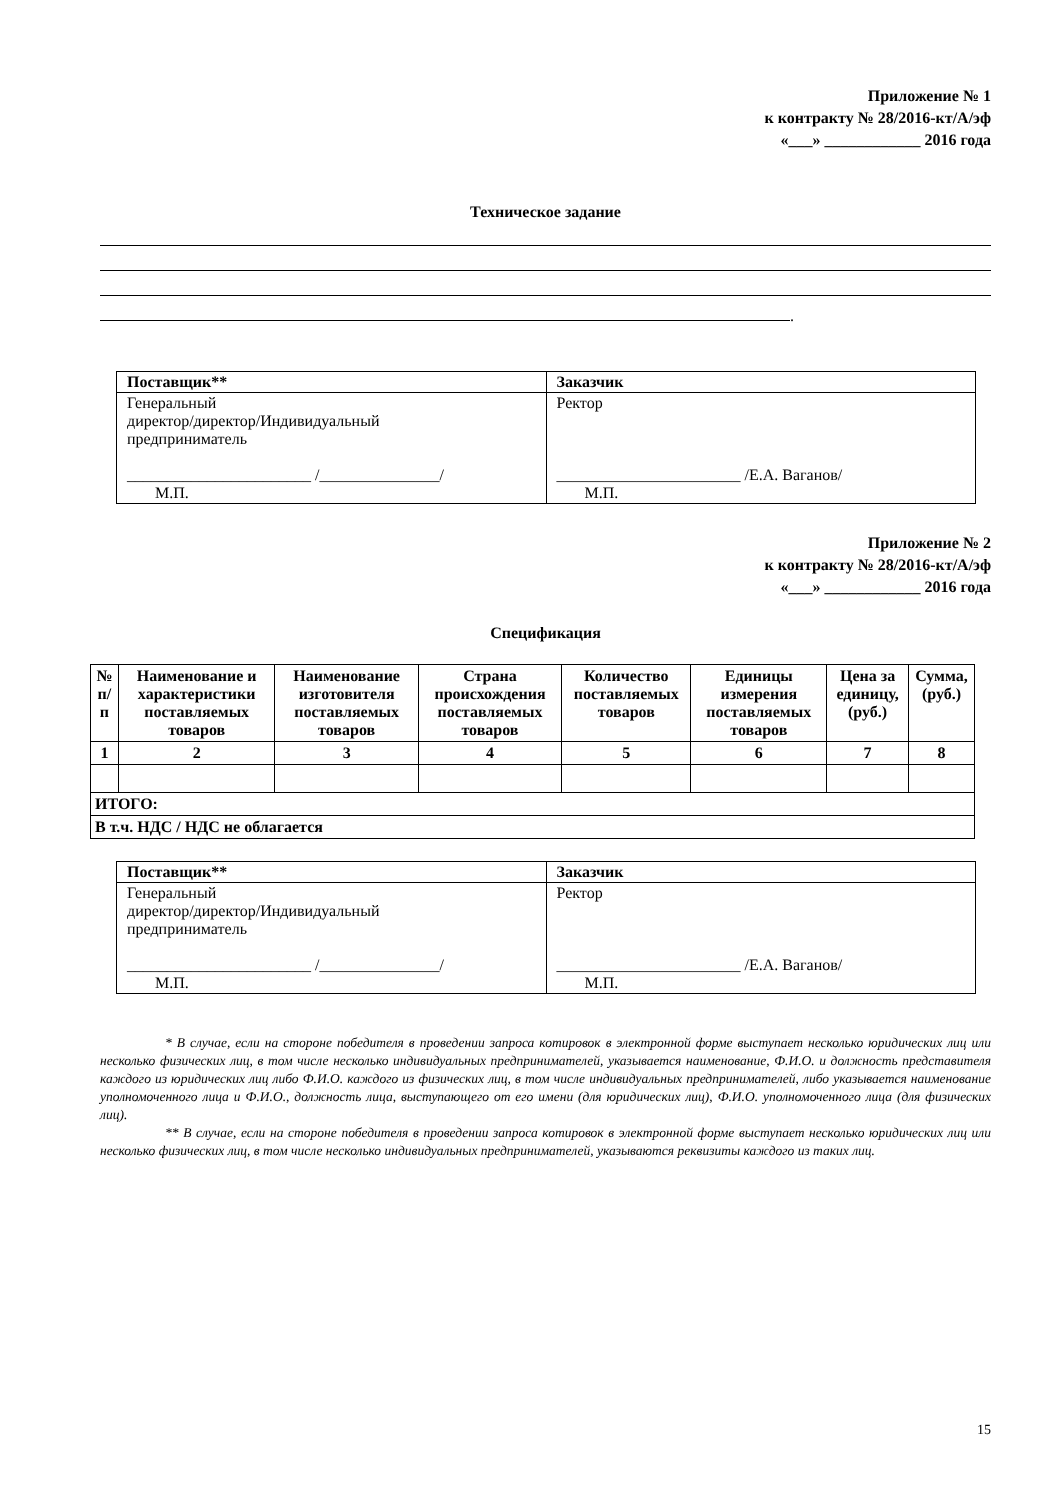Приложение № 1
к контракту № 28/2016-кт/А/эф
«___» ____________ 2016 года
Техническое задание
.
| Поставщик** | Заказчик |
| --- | --- |
| Генеральный директор/директор/Индивидуальный предприниматель _______________________ /_______________/ М.П. | Ректор _______________________ /Е.А. Ваганов/ М.П. |
Приложение № 2
к контракту № 28/2016-кт/А/эф
«___» ____________ 2016 года
Спецификация
| № п/п | Наименование и характеристики поставляемых товаров | Наименование изготовителя поставляемых товаров | Страна происхождения поставляемых товаров | Количество поставляемых товаров | Единицы измерения поставляемых товаров | Цена за единицу, (руб.) | Сумма, (руб.) |
| --- | --- | --- | --- | --- | --- | --- | --- |
| 1 | 2 | 3 | 4 | 5 | 6 | 7 | 8 |
| ИТОГО: | | | | | | | |
| В т.ч. НДС / НДС не облагается | | | | | | | |
| Поставщик** | Заказчик |
| --- | --- |
| Генеральный директор/директор/Индивидуальный предприниматель _______________________ /_______________/ М.П. | Ректор _______________________ /Е.А. Ваганов/ М.П. |
* В случае, если на стороне победителя в проведении запроса котировок в электронной форме выступает несколько юридических лиц или несколько физических лиц, в том числе несколько индивидуальных предпринимателей, указывается наименование, Ф.И.О. и должность представителя каждого из юридических лиц либо Ф.И.О. каждого из физических лиц, в том числе индивидуальных предпринимателей, либо указывается наименование уполномоченного лица и Ф.И.О., должность лица, выступающего от его имени (для юридических лиц), Ф.И.О. уполномоченного лица (для физических лиц).
** В случае, если на стороне победителя в проведении запроса котировок в электронной форме выступает несколько юридических лиц или несколько физических лиц, в том числе несколько индивидуальных предпринимателей, указываются реквизиты каждого из таких лиц.
15